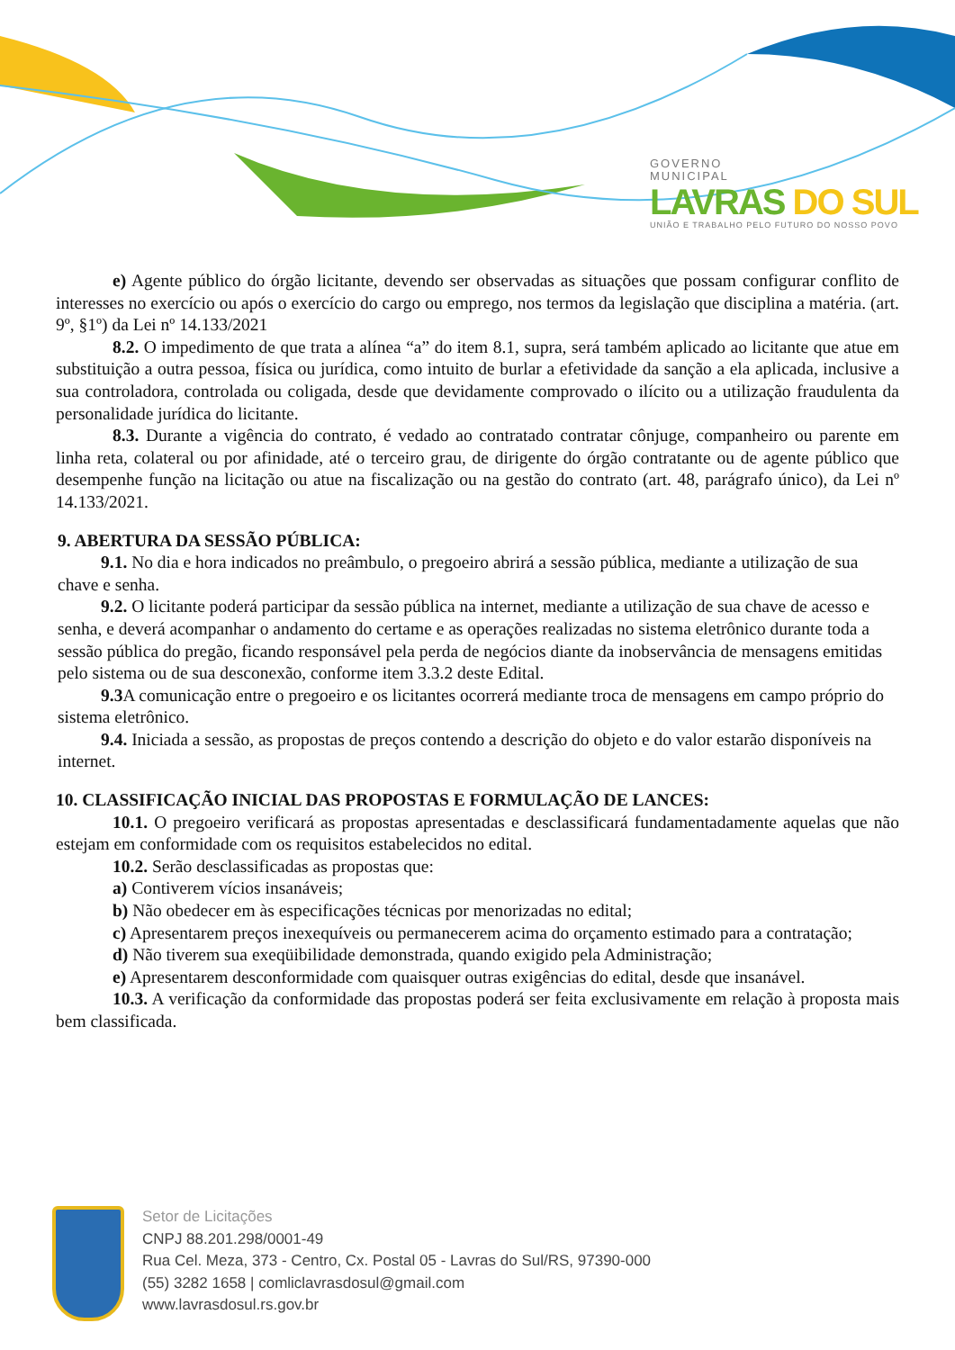GOVERNO
MUNICIPAL
LAVRAS DO SUL
UNIÃO E TRABALHO PELO FUTURO DO NOSSO POVO
e) Agente público do órgão licitante, devendo ser observadas as situações que possam configurar conflito de interesses no exercício ou após o exercício do cargo ou emprego, nos termos da legislação que disciplina a matéria. (art. 9º, §1º) da Lei nº 14.133/2021
8.2. O impedimento de que trata a alínea “a” do item 8.1, supra, será também aplicado ao licitante que atue em substituição a outra pessoa, física ou jurídica, como intuito de burlar a efetividade da sanção a ela aplicada, inclusive a sua controladora, controlada ou coligada, desde que devidamente comprovado o ilícito ou a utilização fraudulenta da personalidade jurídica do licitante.
8.3. Durante a vigência do contrato, é vedado ao contratado contratar cônjuge, companheiro ou parente em linha reta, colateral ou por afinidade, até o terceiro grau, de dirigente do órgão contratante ou de agente público que desempenhe função na licitação ou atue na fiscalização ou na gestão do contrato (art. 48, parágrafo único), da Lei nº 14.133/2021.
9. ABERTURA DA SESSÃO PÚBLICA:
9.1. No dia e hora indicados no preâmbulo, o pregoeiro abrirá a sessão pública, mediante a utilização de sua chave e senha.
9.2. O licitante poderá participar da sessão pública na internet, mediante a utilização de sua chave de acesso e senha, e deverá acompanhar o andamento do certame e as operações realizadas no sistema eletrônico durante toda a sessão pública do pregão, ficando responsável pela perda de negócios diante da inobservância de mensagens emitidas pelo sistema ou de sua desconexão, conforme item 3.3.2 deste Edital.
9.3 A comunicação entre o pregoeiro e os licitantes ocorrerá mediante troca de mensagens em campo próprio do sistema eletrônico.
9.4. Iniciada a sessão, as propostas de preços contendo a descrição do objeto e do valor estarão disponíveis na internet.
10. CLASSIFICAÇÃO INICIAL DAS PROPOSTAS E FORMULAÇÃO DE LANCES:
10.1. O pregoeiro verificará as propostas apresentadas e desclassificará fundamentadamente aquelas que não estejam em conformidade com os requisitos estabelecidos no edital.
10.2. Serão desclassificadas as propostas que:
a) Contiverem vícios insanáveis;
b) Não obedecer em às especificações técnicas por menorizadas no edital;
c) Apresentarem preços inexequíveis ou permanecerem acima do orçamento estimado para a contratação;
d) Não tiverem sua exeqüibilidade demonstrada, quando exigido pela Administração;
e) Apresentarem desconformidade com quaisquer outras exigências do edital, desde que insanável.
10.3. A verificação da conformidade das propostas poderá ser feita exclusivamente em relação à proposta mais bem classificada.
Setor de Licitações
CNPJ 88.201.298/0001-49
Rua Cel. Meza, 373 - Centro, Cx. Postal 05 - Lavras do Sul/RS, 97390-000
(55) 3282 1658 | comliclavrasdosul@gmail.com
www.lavrasdosul.rs.gov.br